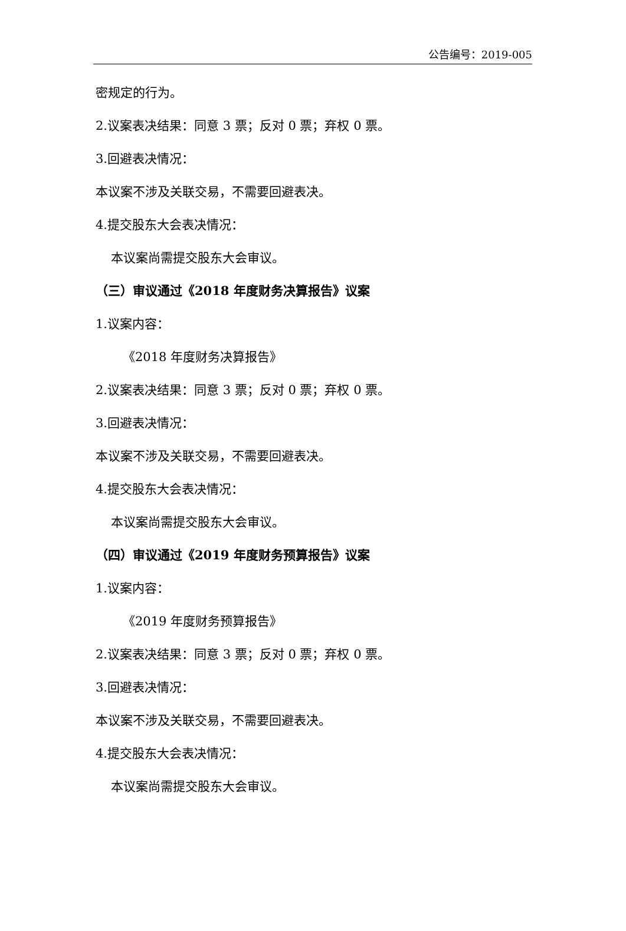公告编号：2019-005
密规定的行为。
2.议案表决结果：同意 3 票；反对 0 票；弃权 0 票。
3.回避表决情况：
本议案不涉及关联交易，不需要回避表决。
4.提交股东大会表决情况：
本议案尚需提交股东大会审议。
（三）审议通过《2018 年度财务决算报告》议案
1.议案内容：
《2018 年度财务决算报告》
2.议案表决结果：同意 3 票；反对 0 票；弃权 0 票。
3.回避表决情况：
本议案不涉及关联交易，不需要回避表决。
4.提交股东大会表决情况：
本议案尚需提交股东大会审议。
（四）审议通过《2019 年度财务预算报告》议案
1.议案内容：
《2019 年度财务预算报告》
2.议案表决结果：同意 3 票；反对 0 票；弃权 0 票。
3.回避表决情况：
本议案不涉及关联交易，不需要回避表决。
4.提交股东大会表决情况：
本议案尚需提交股东大会审议。